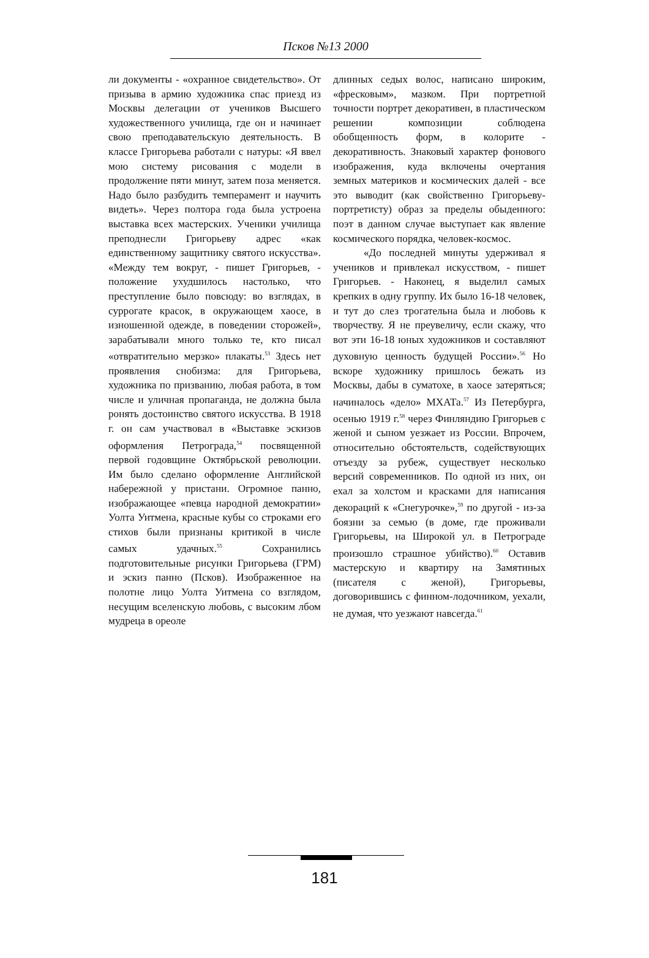Псков №13 2000
ли документы - «охранное свидетельство». От призыва в армию художника спас приезд из Москвы делегации от учеников Высшего художественного училища, где он и начинает свою преподавательскую деятельность. В классе Григорьева работали с натуры: «Я ввел мою систему рисования с модели в продолжение пяти минут, затем поза меняется. Надо было разбудить темперамент и научить видеть». Через полтора года была устроена выставка всех мастерских. Ученики училища преподнесли Григорьеву адрес «как единственному защитнику святого искусства». «Между тем вокруг, - пишет Григорьев, - положение ухудшилось настолько, что преступление было повсюду: во взглядах, в суррогате красок, в окружающем хаосе, в изношенной одежде, в поведении сторожей», зарабатывали много только те, кто писал «отвратительно мерзко» плакаты.<sup>53</sup> Здесь нет проявления снобизма: для Григорьева, художника по призванию, любая работа, в том числе и уличная пропаганда, не должна была ронять достоинство святого искусства. В 1918 г. он сам участвовал в «Выставке эскизов оформления Петрограда,<sup>54</sup> посвященной первой годовщине Октябрьской революции. Им было сделано оформление Английской набережной у пристани. Огромное панно, изображающее «певца народной демократии» Уолта Уитмена, красные кубы со строками его стихов были признаны критикой в числе самых удачных.<sup>55</sup> Сохранились подготовительные рисунки Григорьева (ГРМ) и эскиз панно (Псков). Изображенное на полотне лицо Уолта Уитмена со взглядом, несущим вселенскую любовь, с высоким лбом мудреца в ореоле
длинных седых волос, написано широким, «фресковым», мазком. При портретной точности портрет декоративен, в пластическом решении композиции соблюдена обобщенность форм, в колорите - декоративность. Знаковый характер фонового изображения, куда включены очертания земных материков и космических далей - все это выводит (как свойственно Григорьеву-портретисту) образ за пределы обыденного: поэт в данном случае выступает как явление космического порядка, человек-космос.
«До последней минуты удерживал я учеников и привлекал искусством, - пишет Григорьев. - Наконец, я выделил самых крепких в одну группу. Их было 16-18 человек, и тут до слез трогательна была и любовь к творчеству. Я не преувеличу, если скажу, что вот эти 16-18 юных художников и составляют духовную ценность будущей России».<sup>56</sup> Но вскоре художнику пришлось бежать из Москвы, дабы в суматохе, в хаосе затеряться; начиналось «дело» МХАТа.<sup>57</sup> Из Петербурга, осенью 1919 г.<sup>58</sup> через Финляндию Григорьев с женой и сыном уезжает из России. Впрочем, относительно обстоятельств, содействующих отъезду за рубеж, существует несколько версий современников. По одной из них, он ехал за холстом и красками для написания декораций к «Снегурочке»,<sup>59</sup> по другой - из-за боязни за семью (в доме, где проживали Григорьевы, на Широкой ул. в Петрограде произошло страшное убийство).<sup>60</sup> Оставив мастерскую и квартиру на Замятиных (писателя с женой), Григорьевы, договорившись с финном-лодочником, уехали, не думая, что уезжают навсегда.<sup>61</sup>
181